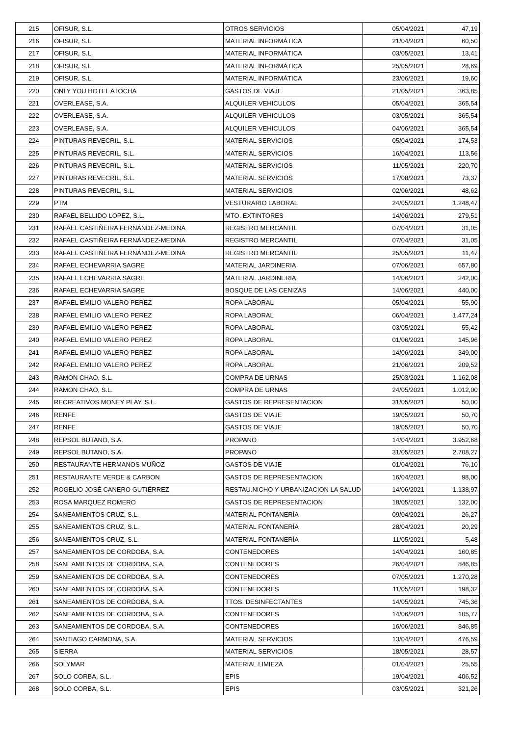| 215 | OFISUR, S.L. | OTROS SERVICIOS | 05/04/2021 | 47,19 |
| 216 | OFISUR, S.L. | MATERIAL INFORMÁTICA | 21/04/2021 | 60,50 |
| 217 | OFISUR, S.L. | MATERIAL INFORMÁTICA | 03/05/2021 | 13,41 |
| 218 | OFISUR, S.L. | MATERIAL INFORMÁTICA | 25/05/2021 | 28,69 |
| 219 | OFISUR, S.L. | MATERIAL INFORMÁTICA | 23/06/2021 | 19,60 |
| 220 | ONLY YOU HOTEL ATOCHA | GASTOS DE VIAJE | 21/05/2021 | 363,85 |
| 221 | OVERLEASE, S.A. | ALQUILER VEHICULOS | 05/04/2021 | 365,54 |
| 222 | OVERLEASE, S.A. | ALQUILER VEHICULOS | 03/05/2021 | 365,54 |
| 223 | OVERLEASE, S.A. | ALQUILER VEHICULOS | 04/06/2021 | 365,54 |
| 224 | PINTURAS REVECRIL, S.L. | MATERIAL SERVICIOS | 05/04/2021 | 174,53 |
| 225 | PINTURAS REVECRIL, S.L. | MATERIAL SERVICIOS | 16/04/2021 | 113,56 |
| 226 | PINTURAS REVECRIL, S.L. | MATERIAL SERVICIOS | 11/05/2021 | 220,70 |
| 227 | PINTURAS REVECRIL, S.L. | MATERIAL SERVICIOS | 17/08/2021 | 73,37 |
| 228 | PINTURAS REVECRIL, S.L. | MATERIAL SERVICIOS | 02/06/2021 | 48,62 |
| 229 | PTM | VESTURARIO LABORAL | 24/05/2021 | 1.248,47 |
| 230 | RAFAEL BELLIDO LOPEZ, S.L. | MTO. EXTINTORES | 14/06/2021 | 279,51 |
| 231 | RAFAEL CASTIÑEIRA FERNÁNDEZ-MEDINA | REGISTRO MERCANTIL | 07/04/2021 | 31,05 |
| 232 | RAFAEL CASTIÑEIRA FERNÁNDEZ-MEDINA | REGISTRO MERCANTIL | 07/04/2021 | 31,05 |
| 233 | RAFAEL CASTIÑEIRA FERNÁNDEZ-MEDINA | REGISTRO MERCANTIL | 25/05/2021 | 11,47 |
| 234 | RAFAEL ECHEVARRIA SAGRE | MATERIAL JARDINERIA | 07/06/2021 | 657,80 |
| 235 | RAFAEL ECHEVARRIA SAGRE | MATERIAL JARDINERIA | 14/06/2021 | 242,00 |
| 236 | RAFAEL ECHEVARRIA SAGRE | BOSQUE DE LAS CENIZAS | 14/06/2021 | 440,00 |
| 237 | RAFAEL EMILIO VALERO PEREZ | ROPA LABORAL | 05/04/2021 | 55,90 |
| 238 | RAFAEL EMILIO VALERO PEREZ | ROPA LABORAL | 06/04/2021 | 1.477,24 |
| 239 | RAFAEL EMILIO VALERO PEREZ | ROPA LABORAL | 03/05/2021 | 55,42 |
| 240 | RAFAEL EMILIO VALERO PEREZ | ROPA LABORAL | 01/06/2021 | 145,96 |
| 241 | RAFAEL EMILIO VALERO PEREZ | ROPA LABORAL | 14/06/2021 | 349,00 |
| 242 | RAFAEL EMILIO VALERO PEREZ | ROPA LABORAL | 21/06/2021 | 209,52 |
| 243 | RAMON CHAO, S.L. | COMPRA DE URNAS | 25/03/2021 | 1.162,08 |
| 244 | RAMON CHAO, S.L. | COMPRA DE URNAS | 24/05/2021 | 1.012,00 |
| 245 | RECREATIVOS MONEY PLAY, S.L. | GASTOS DE REPRESENTACION | 31/05/2021 | 50,00 |
| 246 | RENFE | GASTOS DE VIAJE | 19/05/2021 | 50,70 |
| 247 | RENFE | GASTOS DE VIAJE | 19/05/2021 | 50,70 |
| 248 | REPSOL BUTANO, S.A. | PROPANO | 14/04/2021 | 3.952,68 |
| 249 | REPSOL BUTANO, S.A. | PROPANO | 31/05/2021 | 2.708,27 |
| 250 | RESTAURANTE HERMANOS MUÑOZ | GASTOS DE VIAJE | 01/04/2021 | 76,10 |
| 251 | RESTAURANTE VERDE & CARBON | GASTOS DE REPRESENTACION | 16/04/2021 | 98,00 |
| 252 | ROGELIO JOSÉ CANERO GUTIÉRREZ | RESTAU.NICHO Y URBANIZACION LA SALUD | 14/06/2021 | 1.138,97 |
| 253 | ROSA MARQUEZ ROMERO | GASTOS DE REPRESENTACION | 18/05/2021 | 132,00 |
| 254 | SANEAMIENTOS CRUZ, S.L. | MATERIAL FONTANERÍA | 09/04/2021 | 26,27 |
| 255 | SANEAMIENTOS CRUZ, S.L. | MATERIAL FONTANERÍA | 28/04/2021 | 20,29 |
| 256 | SANEAMIENTOS CRUZ, S.L. | MATERIAL FONTANERÍA | 11/05/2021 | 5,48 |
| 257 | SANEAMIENTOS DE CORDOBA, S.A. | CONTENEDORES | 14/04/2021 | 160,85 |
| 258 | SANEAMIENTOS DE CORDOBA, S.A. | CONTENEDORES | 26/04/2021 | 846,85 |
| 259 | SANEAMIENTOS DE CORDOBA, S.A. | CONTENEDORES | 07/05/2021 | 1.270,28 |
| 260 | SANEAMIENTOS DE CORDOBA, S.A. | CONTENEDORES | 11/05/2021 | 198,32 |
| 261 | SANEAMIENTOS DE CORDOBA, S.A. | TTOS. DESINFECTANTES | 14/05/2021 | 745,36 |
| 262 | SANEAMIENTOS DE CORDOBA, S.A. | CONTENEDORES | 14/06/2021 | 105,77 |
| 263 | SANEAMIENTOS DE CORDOBA, S.A. | CONTENEDORES | 16/06/2021 | 846,85 |
| 264 | SANTIAGO CARMONA, S.A. | MATERIAL SERVICIOS | 13/04/2021 | 476,59 |
| 265 | SIERRA | MATERIAL SERVICIOS | 18/05/2021 | 28,57 |
| 266 | SOLYMAR | MATERIAL LIMIEZA | 01/04/2021 | 25,55 |
| 267 | SOLO CORBA, S.L. | EPIS | 19/04/2021 | 406,52 |
| 268 | SOLO CORBA, S.L. | EPIS | 03/05/2021 | 321,26 |